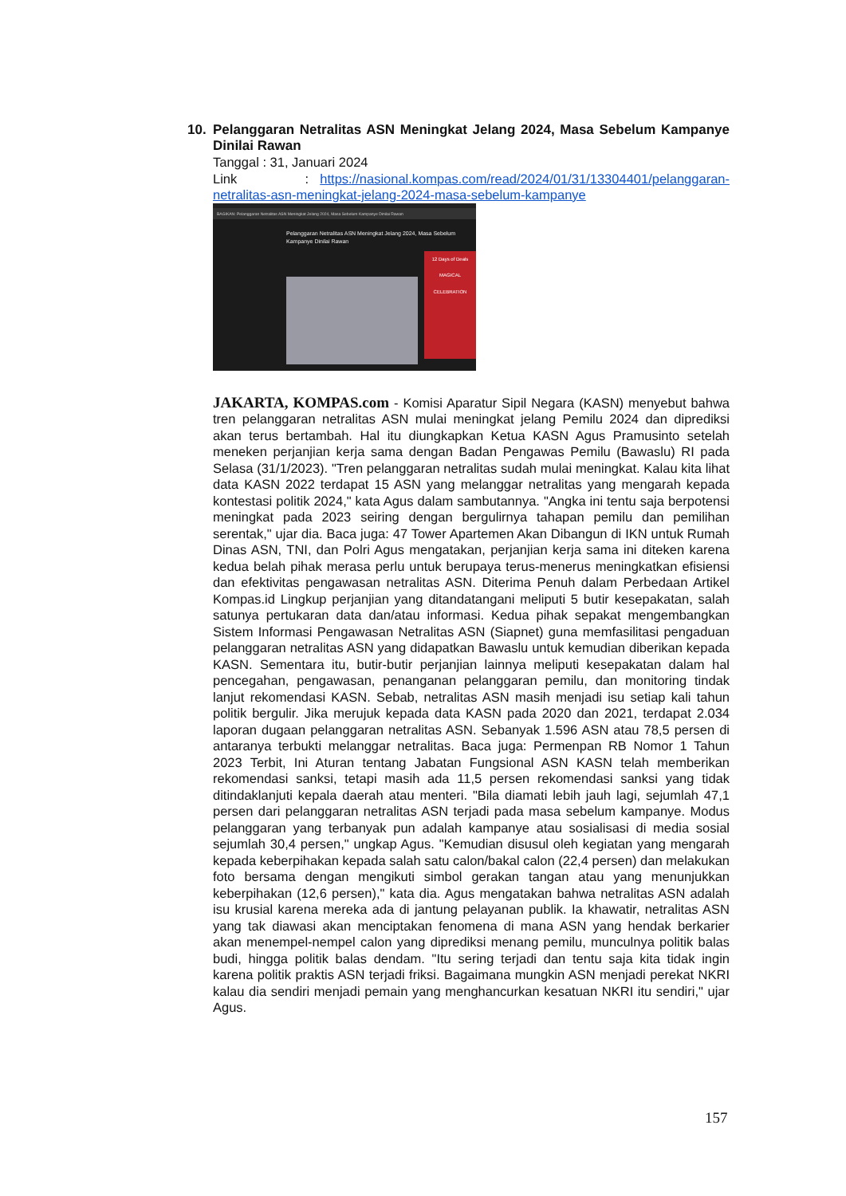10. Pelanggaran Netralitas ASN Meningkat Jelang 2024, Masa Sebelum Kampanye Dinilai Rawan
Tanggal : 31, Januari 2024
Link : https://nasional.kompas.com/read/2024/01/31/13304401/pelanggaran-netralitas-asn-meningkat-jelang-2024-masa-sebelum-kampanye
BAGIKAN: Pelanggaran Netralitas ASN Meningkat Jelang 2024, Masa Sebelum Kampanye Dinilai Rawan
Pelanggaran Netralitas ASN Meningkat Jelang 2024, Masa Sebelum Kampanye Dinilai Rawan
12 Days of Deals
MAGICAL CELEBRATION
JAKARTA, KOMPAS.com - Komisi Aparatur Sipil Negara (KASN) menyebut bahwa tren pelanggaran netralitas ASN mulai meningkat jelang Pemilu 2024 dan diprediksi akan terus bertambah. Hal itu diungkapkan Ketua KASN Agus Pramusinto setelah meneken perjanjian kerja sama dengan Badan Pengawas Pemilu (Bawaslu) RI pada Selasa (31/1/2023). "Tren pelanggaran netralitas sudah mulai meningkat. Kalau kita lihat data KASN 2022 terdapat 15 ASN yang melanggar netralitas yang mengarah kepada kontestasi politik 2024," kata Agus dalam sambutannya. "Angka ini tentu saja berpotensi meningkat pada 2023 seiring dengan bergulirnya tahapan pemilu dan pemilihan serentak," ujar dia. Baca juga: 47 Tower Apartemen Akan Dibangun di IKN untuk Rumah Dinas ASN, TNI, dan Polri Agus mengatakan, perjanjian kerja sama ini diteken karena kedua belah pihak merasa perlu untuk berupaya terus-menerus meningkatkan efisiensi dan efektivitas pengawasan netralitas ASN. Diterima Penuh dalam Perbedaan Artikel Kompas.id Lingkup perjanjian yang ditandatangani meliputi 5 butir kesepakatan, salah satunya pertukaran data dan/atau informasi. Kedua pihak sepakat mengembangkan Sistem Informasi Pengawasan Netralitas ASN (Siapnet) guna memfasilitasi pengaduan pelanggaran netralitas ASN yang didapatkan Bawaslu untuk kemudian diberikan kepada KASN. Sementara itu, butir-butir perjanjian lainnya meliputi kesepakatan dalam hal pencegahan, pengawasan, penanganan pelanggaran pemilu, dan monitoring tindak lanjut rekomendasi KASN. Sebab, netralitas ASN masih menjadi isu setiap kali tahun politik bergulir. Jika merujuk kepada data KASN pada 2020 dan 2021, terdapat 2.034 laporan dugaan pelanggaran netralitas ASN. Sebanyak 1.596 ASN atau 78,5 persen di antaranya terbukti melanggar netralitas. Baca juga: Permenpan RB Nomor 1 Tahun 2023 Terbit, Ini Aturan tentang Jabatan Fungsional ASN KASN telah memberikan rekomendasi sanksi, tetapi masih ada 11,5 persen rekomendasi sanksi yang tidak ditindaklanjuti kepala daerah atau menteri. "Bila diamati lebih jauh lagi, sejumlah 47,1 persen dari pelanggaran netralitas ASN terjadi pada masa sebelum kampanye. Modus pelanggaran yang terbanyak pun adalah kampanye atau sosialisasi di media sosial sejumlah 30,4 persen," ungkap Agus. "Kemudian disusul oleh kegiatan yang mengarah kepada keberpihakan kepada salah satu calon/bakal calon (22,4 persen) dan melakukan foto bersama dengan mengikuti simbol gerakan tangan atau yang menunjukkan keberpihakan (12,6 persen)," kata dia. Agus mengatakan bahwa netralitas ASN adalah isu krusial karena mereka ada di jantung pelayanan publik. Ia khawatir, netralitas ASN yang tak diawasi akan menciptakan fenomena di mana ASN yang hendak berkarier akan menempel-nempel calon yang diprediksi menang pemilu, munculnya politik balas budi, hingga politik balas dendam. "Itu sering terjadi dan tentu saja kita tidak ingin karena politik praktis ASN terjadi friksi. Bagaimana mungkin ASN menjadi perekat NKRI kalau dia sendiri menjadi pemain yang menghancurkan kesatuan NKRI itu sendiri," ujar Agus.
157